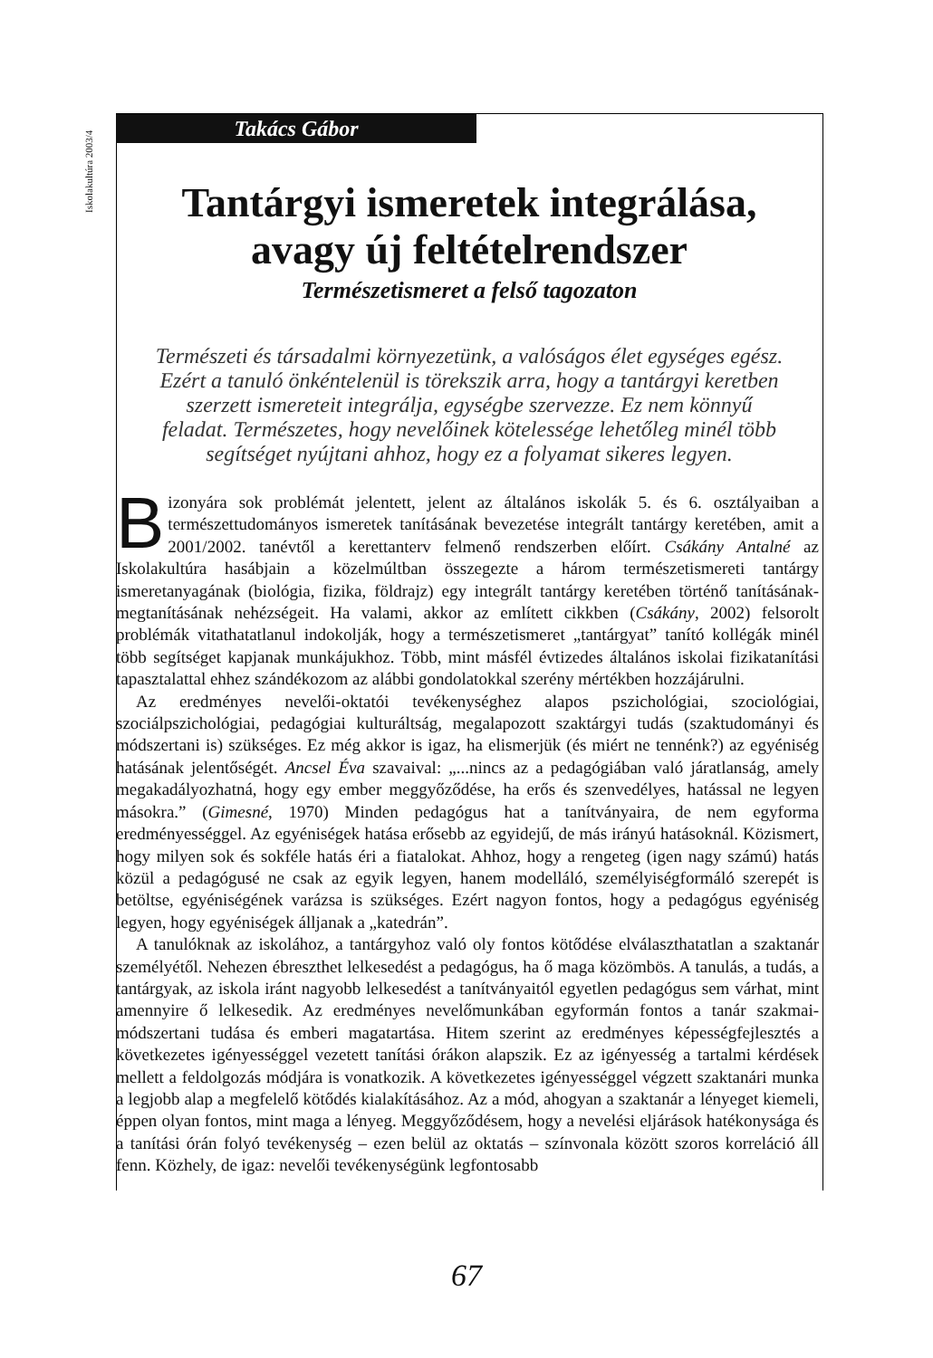Iskolakultúra 2003/4
Takács Gábor
Tantárgyi ismeretek integrálása,
avagy új feltételrendszer
Természetismeret a felső tagozaton
Természeti és társadalmi környezetünk, a valóságos élet egységes egész. Ezért a tanuló önkéntelenül is törekszik arra, hogy a tantárgyi keretben szerzett ismereteit integrálja, egységbe szervezze. Ez nem könnyű feladat. Természetes, hogy nevelőinek kötelessége lehetőleg minél több segítséget nyújtani ahhoz, hogy ez a folyamat sikeres legyen.
Bizonyára sok problémát jelentett, jelent az általános iskolák 5. és 6. osztályaiban a természettudományos ismeretek tanításának bevezetése integrált tantárgy keretében, amit a 2001/2002. tanévtől a kerettanterv felmenő rendszerben előírt. Csákány Antalné az Iskolakultúra hasábjain a közelmúltban összegezte a három természetismereti tantárgy ismeretanyagának (biológia, fizika, földrajz) egy integrált tantárgy keretében történő tanításának-megtanításának nehézségeit. Ha valami, akkor az említett cikkben (Csákány, 2002) felsorolt problémák vitathatatlanul indokolják, hogy a természetismeret „tantárgyat” tanító kollégák minél több segítséget kapjanak munkájukhoz. Több, mint másfél évtizedes általános iskolai fizikatanítási tapasztalattal ehhez szándékozom az alábbi gondolatokkal szerény mértékben hozzájárulni.
Az eredményes nevelői-oktatói tevékenységhez alapos pszichológiai, szociológiai, szociálpszichológiai, pedagógiai kulturáltság, megalapozott szaktárgyi tudás (szaktudományi és módszertani is) szükséges. Ez még akkor is igaz, ha elismerjük (és miért ne tennénk?) az egyéniség hatásának jelentőségét. Ancsel Éva szavaival: „...nincs az a pedagógiában való járatlanság, amely megakadályozhatná, hogy egy ember meggyőződése, ha erős és szenvedélyes, hatással ne legyen másokra.” (Gimesné, 1970) Minden pedagógus hat a tanítványaira, de nem egyforma eredményességgel. Az egyéniségek hatása erősebb az egyidejű, de más irányú hatásoknál. Közismert, hogy milyen sok és sokféle hatás éri a fiatalokat. Ahhoz, hogy a rengeteg (igen nagy számú) hatás közül a pedagógusé ne csak az egyik legyen, hanem modelláló, személyiségformáló szerepét is betöltse, egyéniségének varázsa is szükséges. Ezért nagyon fontos, hogy a pedagógus egyéniség legyen, hogy egyéniségek álljanak a „katedrán”.
A tanulóknak az iskolához, a tantárgyhoz való oly fontos kötődése elválaszthatatlan a szaktanár személyétől. Nehezen ébreszthet lelkesedést a pedagógus, ha ő maga közömbös. A tanulás, a tudás, a tantárgyak, az iskola iránt nagyobb lelkesedést a tanítványaitól egyetlen pedagógus sem várhat, mint amennyire ő lelkesedik. Az eredményes nevelőmunkában egyformán fontos a tanár szakmai-módszertani tudása és emberi magatartása. Hitem szerint az eredményes képességfejlesztés a következetes igényességgel vezetett tanítási órákon alapszik. Ez az igényesség a tartalmi kérdések mellett a feldolgozás módjára is vonatkozik. A következetes igényességgel végzett szaktanári munka a legjobb alap a megfelelő kötődés kialakításához. Az a mód, ahogyan a szaktanár a lényeget kiemeli, éppen olyan fontos, mint maga a lényeg. Meggyőződésem, hogy a nevelési eljárások hatékonysága és a tanítási órán folyó tevékenység – ezen belül az oktatás – színvonala között szoros korreláció áll fenn. Közhely, de igaz: nevelői tevékenységünk legfontosabb
67